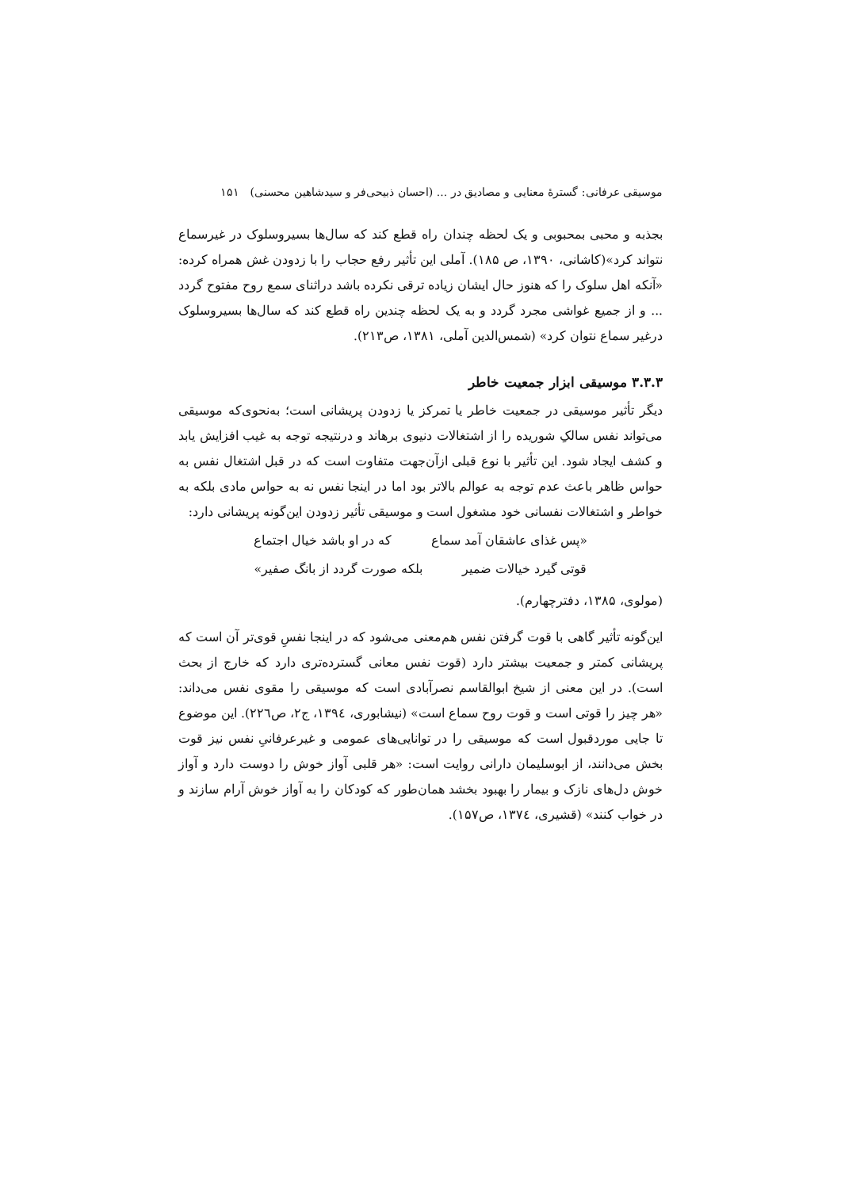موسیقی عرفانی: گسترهٔ معنایی و مصادیق در ... (احسان ذبیحی‌فر و سیدشاهین محسنی) ۱۵۱
بجذبه و محبی بمحبوبی و یک لحظه چندان راه قطع کند که سال‌ها بسیروسلوک در غیرسماع نتواند کرد»(کاشانی، ۱۳۹۰، ص ۱۸۵). آملی این تأثیر رفع حجاب را با زدودن غش همراه کرده: «آنکه اهل سلوک را که هنوز حال ایشان زیاده ترقی نکرده باشد دراثنای سمع روح مفتوح گردد ... و از جمیع غواشی مجرد گردد و به یک لحظه چندین راه قطع کند که سال‌ها بسیروسلوک درغیر سماع نتوان کرد» (شمس‌الدین آملی، ۱۳۸۱، ص۲۱۳).
۳.۳.۳ موسیقی ابزار جمعیت خاطر
دیگر تأثیر موسیقی در جمعیت خاطر یا تمرکز یا زدودن پریشانی است؛ به‌نحوی‌که موسیقی می‌تواند نفس سالکِ شوریده را از اشتغالات دنیوی برهاند و درنتیجه توجه به غیب افزایش یابد و کشف ایجاد شود. این تأثیر با نوع قبلی ازآن‌جهت متفاوت است که در قبل اشتغال نفس به حواس ظاهر باعث عدم توجه به عوالم بالاتر بود اما در اینجا نفس نه به حواس مادی بلکه به خواطر و اشتغالات نفسانی خود مشغول است و موسیقی تأثیر زدودن این‌گونه پریشانی دارد:
«پس غذای عاشقان آمد سماع که در او باشد خیال اجتماع
قوتی گیرد خیالات ضمیر بلکه صورت گردد از بانگ صفیر»
(مولوی، ۱۳۸۵، دفترچهارم).
این‌گونه تأثیر گاهی با قوت گرفتن نفس هم‌معنی می‌شود که در اینجا نفسِ قوی‌تر آن است که پریشانی کمتر و جمعیت بیشتر دارد (قوت نفس معانی گسترده‌تری دارد که خارج از بحث است). در این معنی از شیخ ابوالقاسم نصرآبادی است که موسیقی را مقوی نفس می‌داند: «هر چیز را قوتی است و قوت روح سماع است» (نیشابوری، ۱۳۹٤، ج۲، ص۲۲٦). این موضوع تا جایی موردقبول است که موسیقی را در توانایی‌های عمومی و غیرعرفانیِ نفس نیز قوت بخش می‌دانند، از ابوسلیمان دارانی روایت است: «هر قلبی آواز خوش را دوست دارد و آواز خوش دل‌های نازک و بیمار را بهبود بخشد همان‌طور که کودکان را به آواز خوش آرام سازند و در خواب کنند» (قشیری، ۱۳۷٤، ص۱۵۷).